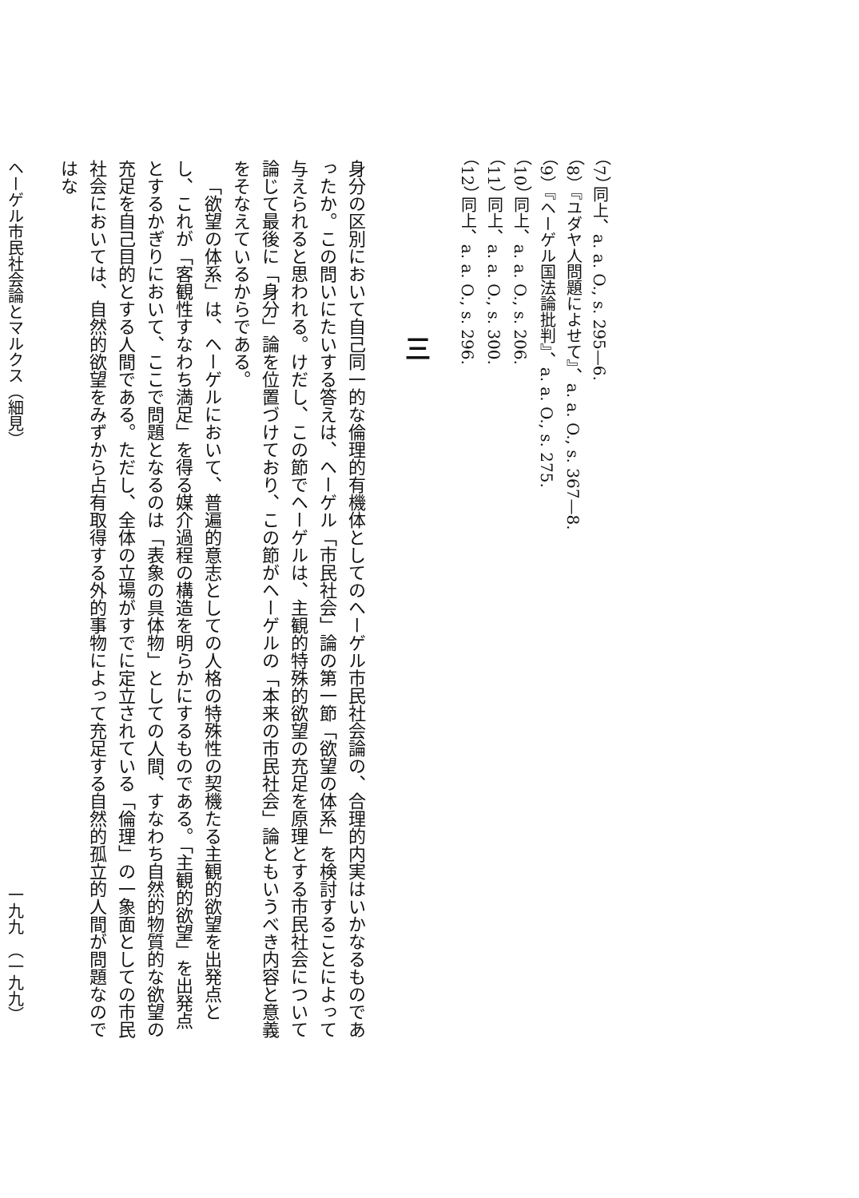（7） 同上、a. a. O., s. 295—6.
（8）『ユダヤ人問題によせて』、a. a. O., s. 367—8.
（9）『ヘーゲル国法論批判』、a. a. O., s. 275.
（10） 同上、a. a. O., s. 206.
（11） 同上、a. a. O., s. 300.
（12） 同上、a. a. O., s. 296.
三
身分の区別において自己同一的な倫理的有機体としてのヘーゲル市民社会論の、合理的内実はいかなるものであったか。この問いにたいする答えは、ヘーゲル「市民社会」論の第一節「欲望の体系」を検討することによって与えられると思われる。けだし、この節でヘーゲルは、主観的特殊的欲望の充足を原理とする市民社会について論じて最後に「身分」論を位置づけており、この節がヘーゲルの「本来の市民社会」論ともいうべき内容と意義をそなえているからである。
「欲望の体系」は、ヘーゲルにおいて、普遍的意志としての人格の特殊性の契機たる主観的欲望を出発点とし、これが「客観性すなわち満足」を得る媒介過程の構造を明らかにするものである。「主観的欲望」を出発点とするかぎりにおいて、ここで問題となるのは「表象の具体物」としての人間、すなわち自然的物質的な欲望の充足を自己目的とする人間である。ただし、全体の立場がすでに定立されている「倫理」の一象面としての市民社会においては、自然的欲望をみずから占有取得する外的事物によって充足する自然的孤立的人間が問題なのではな
ヘーゲル市民社会論とマルクス（細見） 一九九　（一九九）